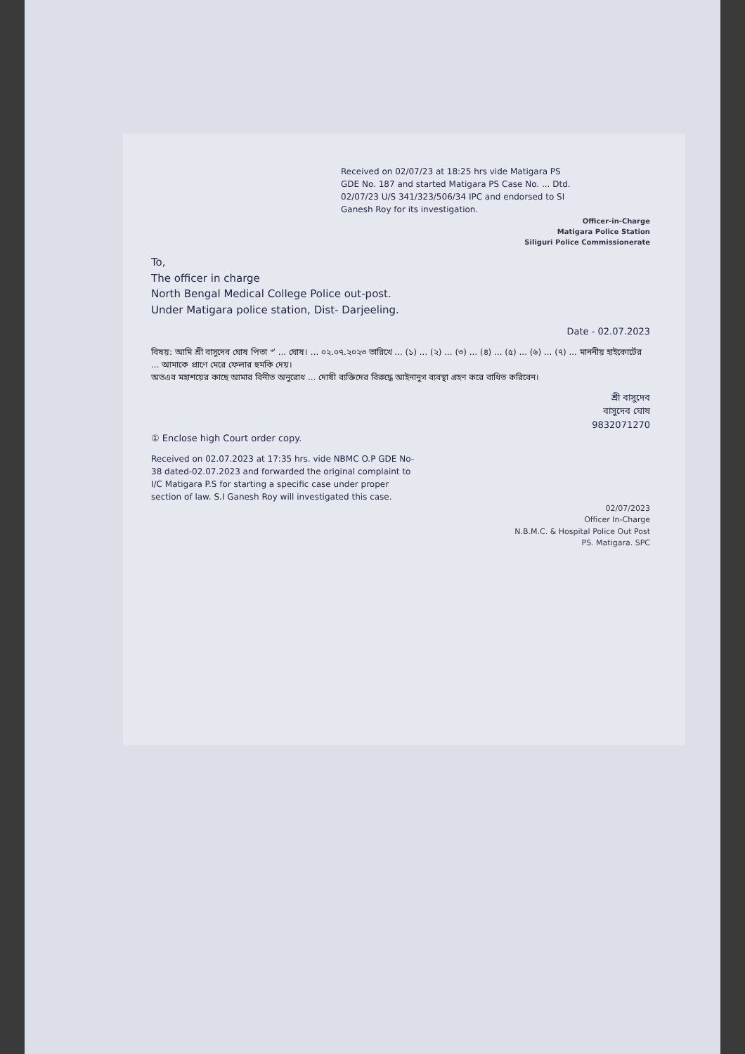Received on 02/07/23 at 18:25 hrs vide Matigara PS GDE No. 187 and started Matigara PS Case No. ... Dtd. 02/07/23 U/S 341/323/506/34 IPC and endorsed to SI Ganesh Roy for its investigation.
Officer-in-Charge
Matigara Police Station
Siliguri Police Commissionerate
To,
The officer in charge
North Bengal Medical College Police out-post.
Under Matigara police station, Dist- Darjeeling.
Date - 02.07.2023
বিষয়: আমি শ্রী বাসুদেব ঘোষ পিতা ৺ ... ঘোষ। ... ০২.০৭.২০২৩ তারিখে ... (১) ... (২) ... (৩) ... (৪) ... (৫) ... (৬) ... (৭) ... মাননীয় হাইকোর্টের ... আমাকে প্রাণে মেরে ফেলার হুমকি দেয়।
অতএব মহাশয়ের কাছে আমার বিনীত অনুরোধ ... দোষী ব্যক্তিদের বিরুদ্ধে আইনানুগ ব্যবস্থা গ্রহণ করে বাধিত করিবেন।
শ্রী বাসুদেব
বাসুদেব ঘোষ
9832071270
① Enclose high Court order copy.
Received on 02.07.2023 at 17:35 hrs. vide NBMC O.P GDE No-38 dated-02.07.2023 and forwarded the original complaint to I/C Matigara P.S for starting a specific case under proper section of law. S.I Ganesh Roy will investigated this case.
02/07/2023
Officer In-Charge
N.B.M.C. & Hospital Police Out Post
PS. Matigara. SPC